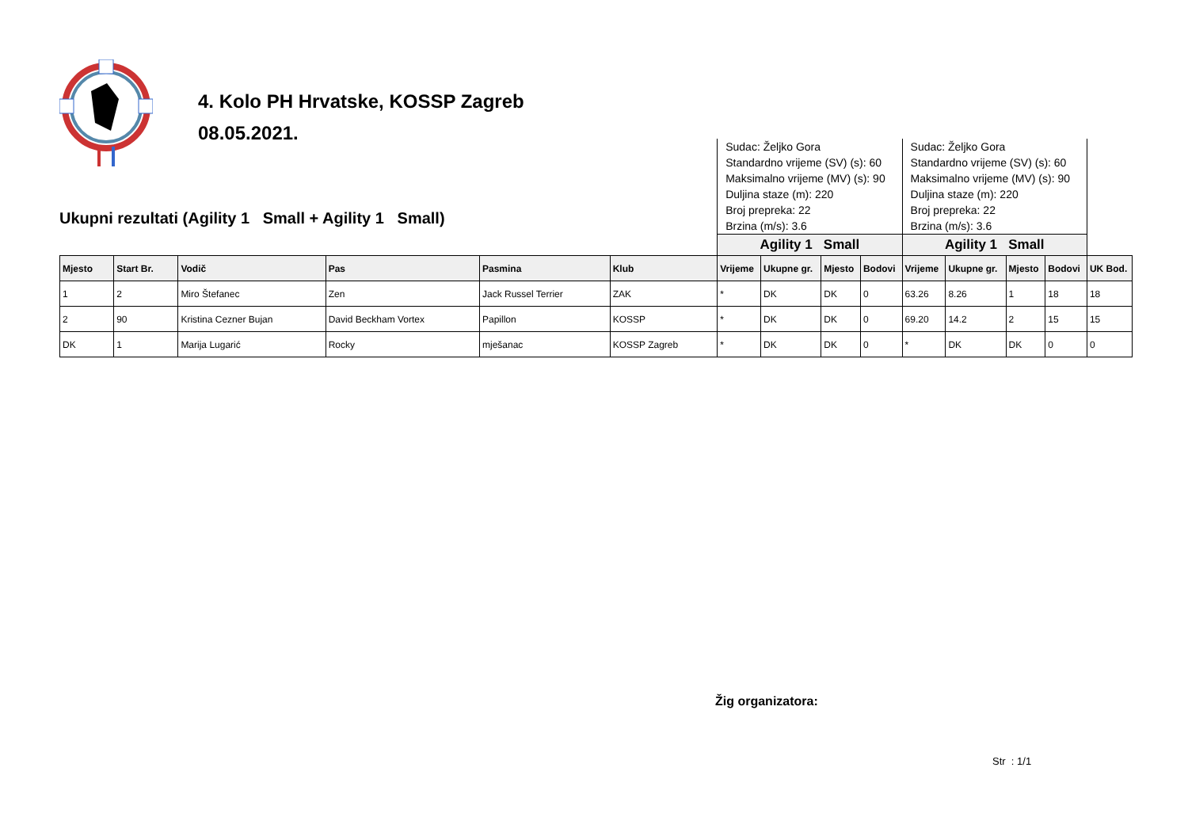4. Kolo PH Hrvatske, KOSSP Zagreb
08.05.2021.
Ukupni rezultati (Agility 1 Small + Agility 1 Small)
| | | | | | | Sudac: Željko Gora Standardno vrijeme (SV) (s): 60 Maksimalno vrijeme (MV) (s): 90 Duljina staze (m): 220 Broj prepreka: 22 Brzina (m/s): 3.6 | | | | Sudac: Željko Gora Standardno vrijeme (SV) (s): 60 Maksimalno vrijeme (MV) (s): 90 Duljina staze (m): 220 Broj prepreka: 22 Brzina (m/s): 3.6 | | | | |
| | | | | | | Agility 1 Small | | | | Agility 1 Small | | | | |
| Mjesto | Start Br. | Vodič | Pas | Pasmina | Klub | Vrijeme | Ukupne gr. | Mjesto | Bodovi | Vrijeme | Ukupne gr. | Mjesto | Bodovi | UK Bod. |
| 1 | 2 | Miro Štefanec | Zen | Jack Russel Terrier | ZAK | * | DK | DK | 0 | 63.26 | 8.26 | 1 | 18 | 18 |
| 2 | 90 | Kristina Cezner Bujan | David Beckham Vortex | Papillon | KOSSP | * | DK | DK | 0 | 69.20 | 14.2 | 2 | 15 | 15 |
| DK | 1 | Marija Lugarić | Rocky | mješanac | KOSSP Zagreb | * | DK | DK | 0 | * | DK | DK | 0 | 0 |
Žig organizatora:
Str : 1/1